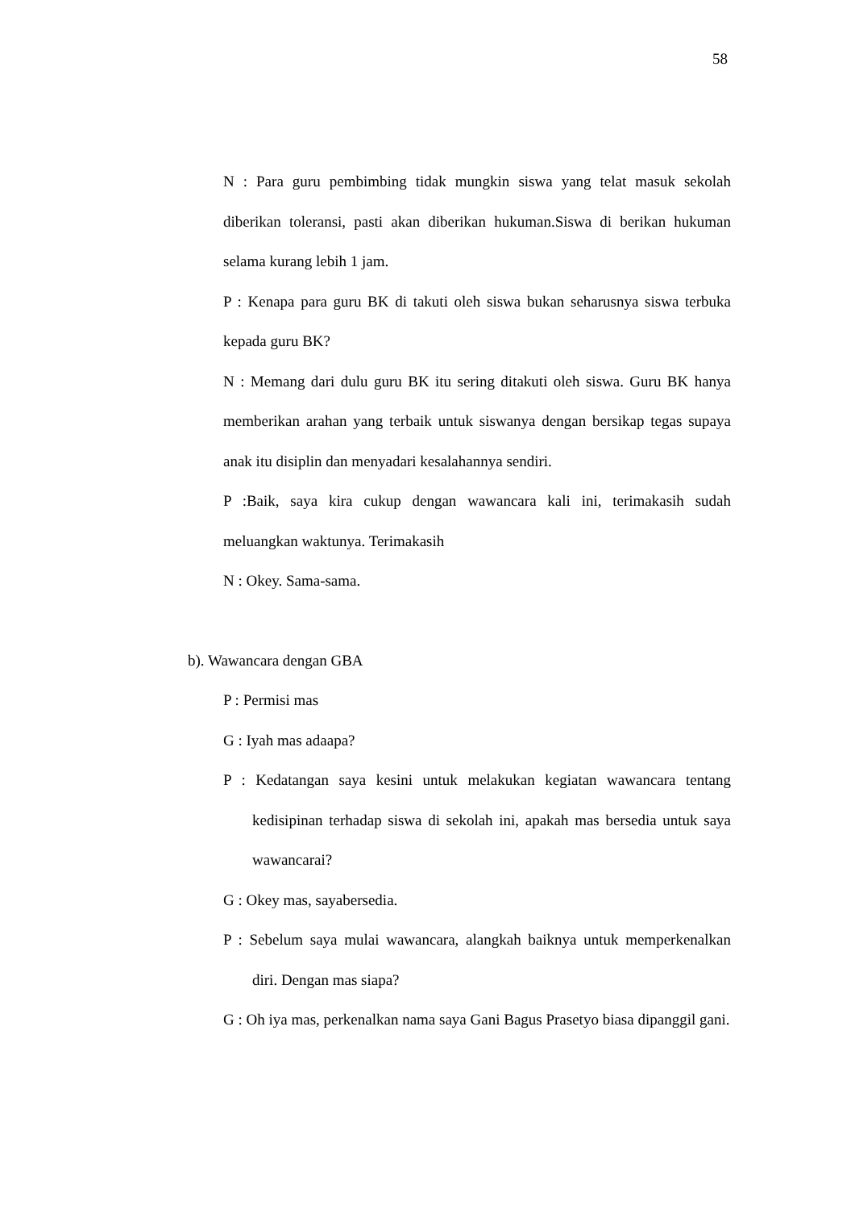58
N : Para guru pembimbing tidak mungkin siswa yang telat masuk sekolah diberikan toleransi, pasti akan diberikan hukuman.Siswa di berikan hukuman selama kurang lebih 1 jam.
P : Kenapa para guru BK di takuti oleh siswa bukan seharusnya siswa terbuka kepada guru BK?
N : Memang dari dulu guru BK itu sering ditakuti oleh siswa. Guru BK hanya memberikan arahan yang terbaik untuk siswanya dengan bersikap tegas supaya anak itu disiplin dan menyadari kesalahannya sendiri.
P :Baik, saya kira cukup dengan wawancara kali ini, terimakasih sudah meluangkan waktunya. Terimakasih
N : Okey. Sama-sama.
b). Wawancara dengan GBA
P : Permisi mas
G : Iyah mas adaapa?
P : Kedatangan saya kesini untuk melakukan kegiatan wawancara tentang kedisipinan terhadap siswa di sekolah ini, apakah mas bersedia untuk saya wawancarai?
G : Okey mas, sayabersedia.
P : Sebelum saya mulai wawancara, alangkah baiknya untuk memperkenalkan diri. Dengan mas siapa?
G : Oh iya mas, perkenalkan nama saya Gani Bagus Prasetyo biasa dipanggil gani.